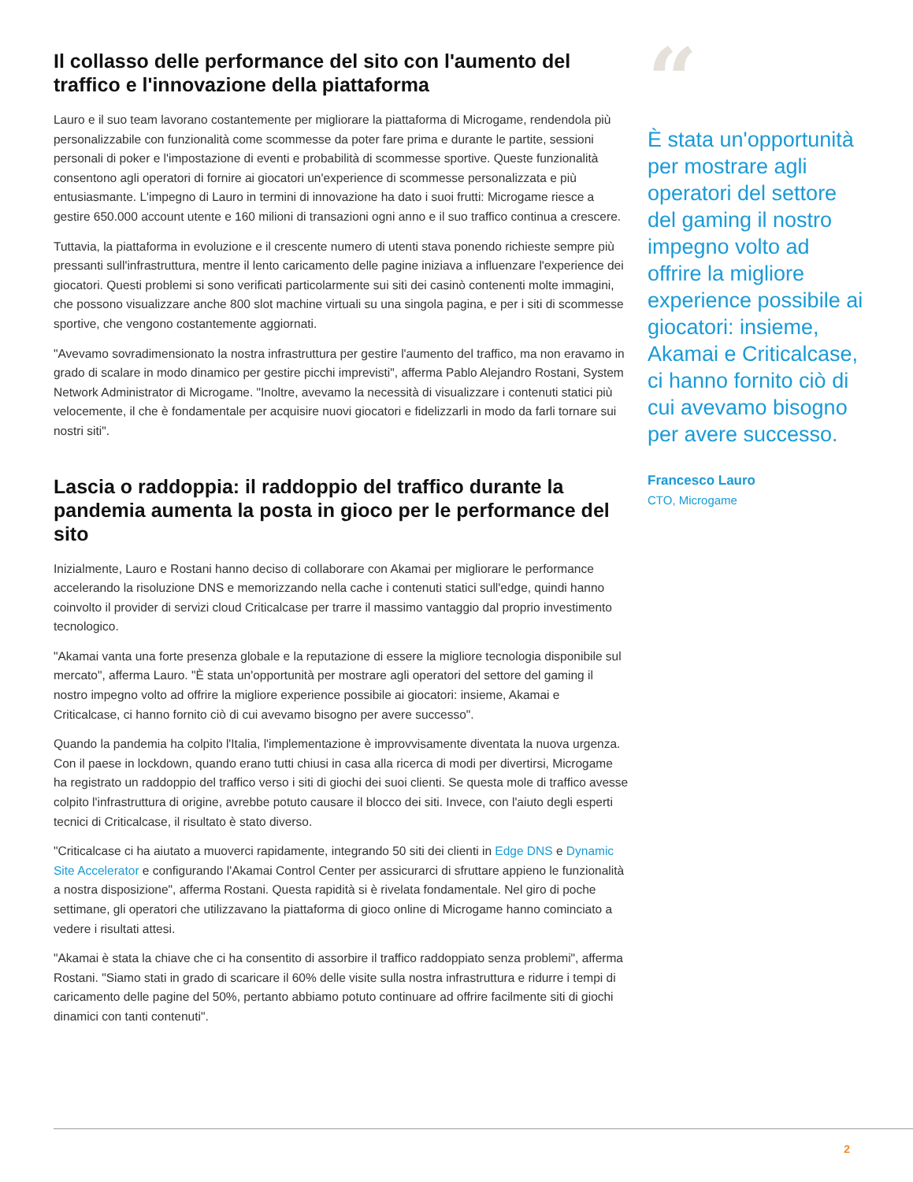Il collasso delle performance del sito con l'aumento del traffico e l'innovazione della piattaforma
Lauro e il suo team lavorano costantemente per migliorare la piattaforma di Microgame, rendendola più personalizzabile con funzionalità come scommesse da poter fare prima e durante le partite, sessioni personali di poker e l'impostazione di eventi e probabilità di scommesse sportive. Queste funzionalità consentono agli operatori di fornire ai giocatori un'experience di scommesse personalizzata e più entusiasmante. L'impegno di Lauro in termini di innovazione ha dato i suoi frutti: Microgame riesce a gestire 650.000 account utente e 160 milioni di transazioni ogni anno e il suo traffico continua a crescere.
Tuttavia, la piattaforma in evoluzione e il crescente numero di utenti stava ponendo richieste sempre più pressanti sull'infrastruttura, mentre il lento caricamento delle pagine iniziava a influenzare l'experience dei giocatori. Questi problemi si sono verificati particolarmente sui siti dei casinò contenenti molte immagini, che possono visualizzare anche 800 slot machine virtuali su una singola pagina, e per i siti di scommesse sportive, che vengono costantemente aggiornati.
"Avevamo sovradimensionato la nostra infrastruttura per gestire l'aumento del traffico, ma non eravamo in grado di scalare in modo dinamico per gestire picchi imprevisti", afferma Pablo Alejandro Rostani, System Network Administrator di Microgame. "Inoltre, avevamo la necessità di visualizzare i contenuti statici più velocemente, il che è fondamentale per acquisire nuovi giocatori e fidelizzarli in modo da farli tornare sui nostri siti".
Lascia o raddoppia: il raddoppio del traffico durante la pandemia aumenta la posta in gioco per le performance del sito
Inizialmente, Lauro e Rostani hanno deciso di collaborare con Akamai per migliorare le performance accelerando la risoluzione DNS e memorizzando nella cache i contenuti statici sull'edge, quindi hanno coinvolto il provider di servizi cloud Criticalcase per trarre il massimo vantaggio dal proprio investimento tecnologico.
"Akamai vanta una forte presenza globale e la reputazione di essere la migliore tecnologia disponibile sul mercato", afferma Lauro. "È stata un'opportunità per mostrare agli operatori del settore del gaming il nostro impegno volto ad offrire la migliore experience possibile ai giocatori: insieme, Akamai e Criticalcase, ci hanno fornito ciò di cui avevamo bisogno per avere successo".
Quando la pandemia ha colpito l'Italia, l'implementazione è improvvisamente diventata la nuova urgenza. Con il paese in lockdown, quando erano tutti chiusi in casa alla ricerca di modi per divertirsi, Microgame ha registrato un raddoppio del traffico verso i siti di giochi dei suoi clienti. Se questa mole di traffico avesse colpito l'infrastruttura di origine, avrebbe potuto causare il blocco dei siti. Invece, con l'aiuto degli esperti tecnici di Criticalcase, il risultato è stato diverso.
"Criticalcase ci ha aiutato a muoverci rapidamente, integrando 50 siti dei clienti in Edge DNS e Dynamic Site Accelerator e configurando l'Akamai Control Center per assicurarci di sfruttare appieno le funzionalità a nostra disposizione", afferma Rostani. Questa rapidità si è rivelata fondamentale. Nel giro di poche settimane, gli operatori che utilizzavano la piattaforma di gioco online di Microgame hanno cominciato a vedere i risultati attesi.
"Akamai è stata la chiave che ci ha consentito di assorbire il traffico raddoppiato senza problemi", afferma Rostani. "Siamo stati in grado di scaricare il 60% delle visite sulla nostra infrastruttura e ridurre i tempi di caricamento delle pagine del 50%, pertanto abbiamo potuto continuare ad offrire facilmente siti di giochi dinamici con tanti contenuti".
“
È stata un'opportunità per mostrare agli operatori del settore del gaming il nostro impegno volto ad offrire la migliore experience possibile ai giocatori: insieme, Akamai e Criticalcase, ci hanno fornito ciò di cui avevamo bisogno per avere successo.
Francesco Lauro
CTO, Microgame
2